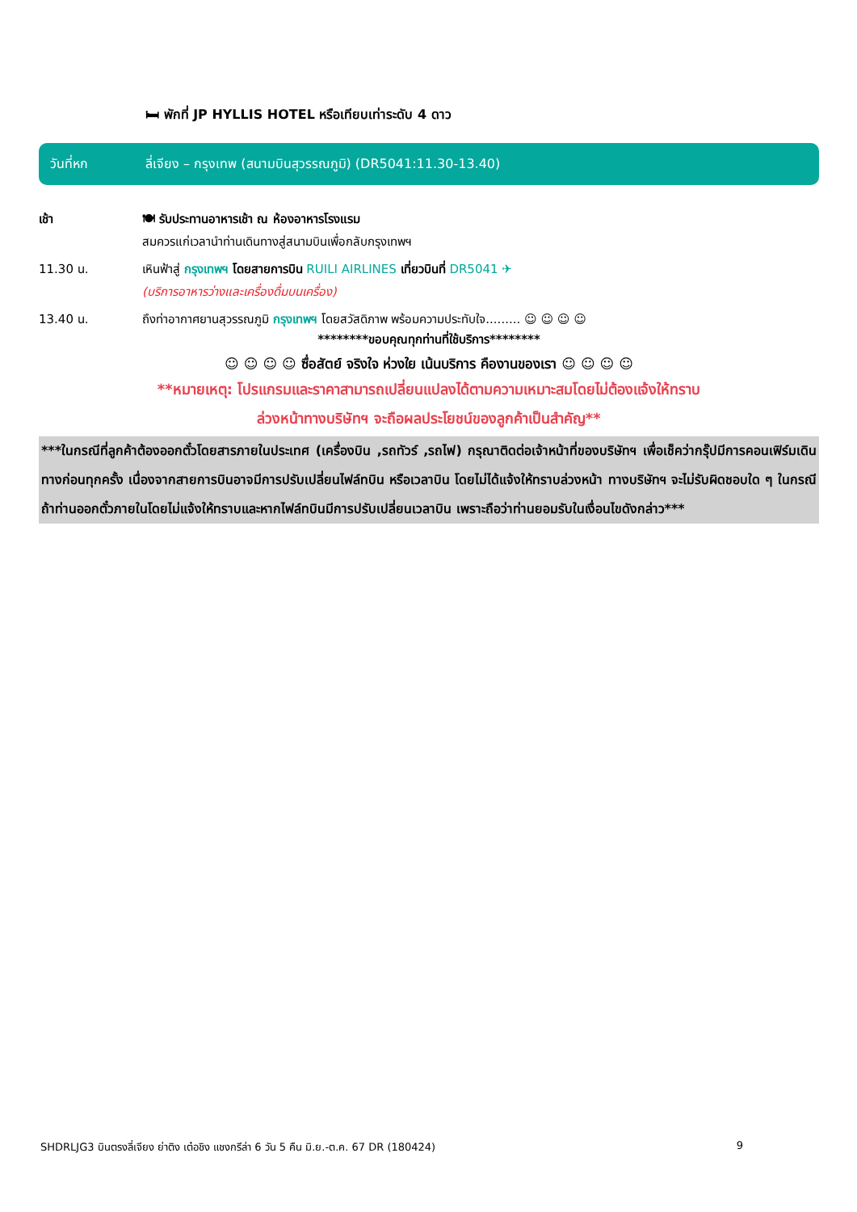🛏 พักที่ JP HYLLIS HOTEL หรือเทียบเท่าระดับ 4 ดาว
วันที่หก ลี่เจียง – กรุงเทพ (สนามบินสุวรรณภูมิ) (DR5041:11.30-13.40)
เช้า 🍽 รับประทานอาหารเช้า ณ ห้องอาหารโรงแรม
สมควรแก่เวลานำท่านเดินทางสู่สนามบินเพื่อกลับกรุงเทพฯ
11.30 น. เหินฟ้าสู่ กรุงเทพฯ โดยสายการบิน RUILI AIRLINES เที่ยวบินที่ DR5041 ✈
(บริการอาหารว่างและเครื่องดื่มบนเครื่อง)
13.40 น. ถึงท่าอากาศยานสุวรรณภูมิ กรุงเทพฯ โดยสวัสดิภาพ พร้อมความประทับใจ......... ☺ ☺ ☺ ☺
********ขอบคุณทุกท่านที่ใช้บริการ********
☺ ☺ ☺ ☺ ซื่อสัตย์ จริงใจ ห่วงใย เน้นบริการ คืองานของเรา ☺ ☺ ☺ ☺
**หมายเหตุ: โปรแกรมและราคาสามารถเปลี่ยนแปลงได้ตามความเหมาะสมโดยไม่ต้องแจ้งให้ทราบ
ล่วงหน้าทางบริษัทฯ จะถือผลประโยชน์ของลูกค้าเป็นสำคัญ**
***ในกรณีที่ลูกค้าต้องออกตั๋วโดยสารภายในประเทศ (เครื่องบิน ,รถทัวร์ ,รถไฟ) กรุณาติดต่อเจ้าหน้าที่ของบริษัทฯ เพื่อเช็คว่ากรุ๊ปมีการคอนเฟิร์มเดินทางก่อนทุกครั้ง เนื่องจากสายการบินอาจมีการปรับเปลี่ยนไฟล์ทบิน หรือเวลาบิน โดยไม่ได้แจ้งให้ทราบล่วงหน้า ทางบริษัทฯ จะไม่รับผิดชอบใด ๆ ในกรณี ถ้าท่านออกตั๋วภายในโดยไม่แจ้งให้ทราบและหากไฟล์ทบินมีการปรับเปลี่ยนเวลาบิน เพราะถือว่าท่านยอมรับในเงื่อนไขดังกล่าว***
SHDRLJG3 บินตรงลี่เจียง ย่าติง เต๋อชิง แชงกรีล่า 6 วัน 5 คืน มิ.ย.-ต.ค. 67 DR (180424) 9